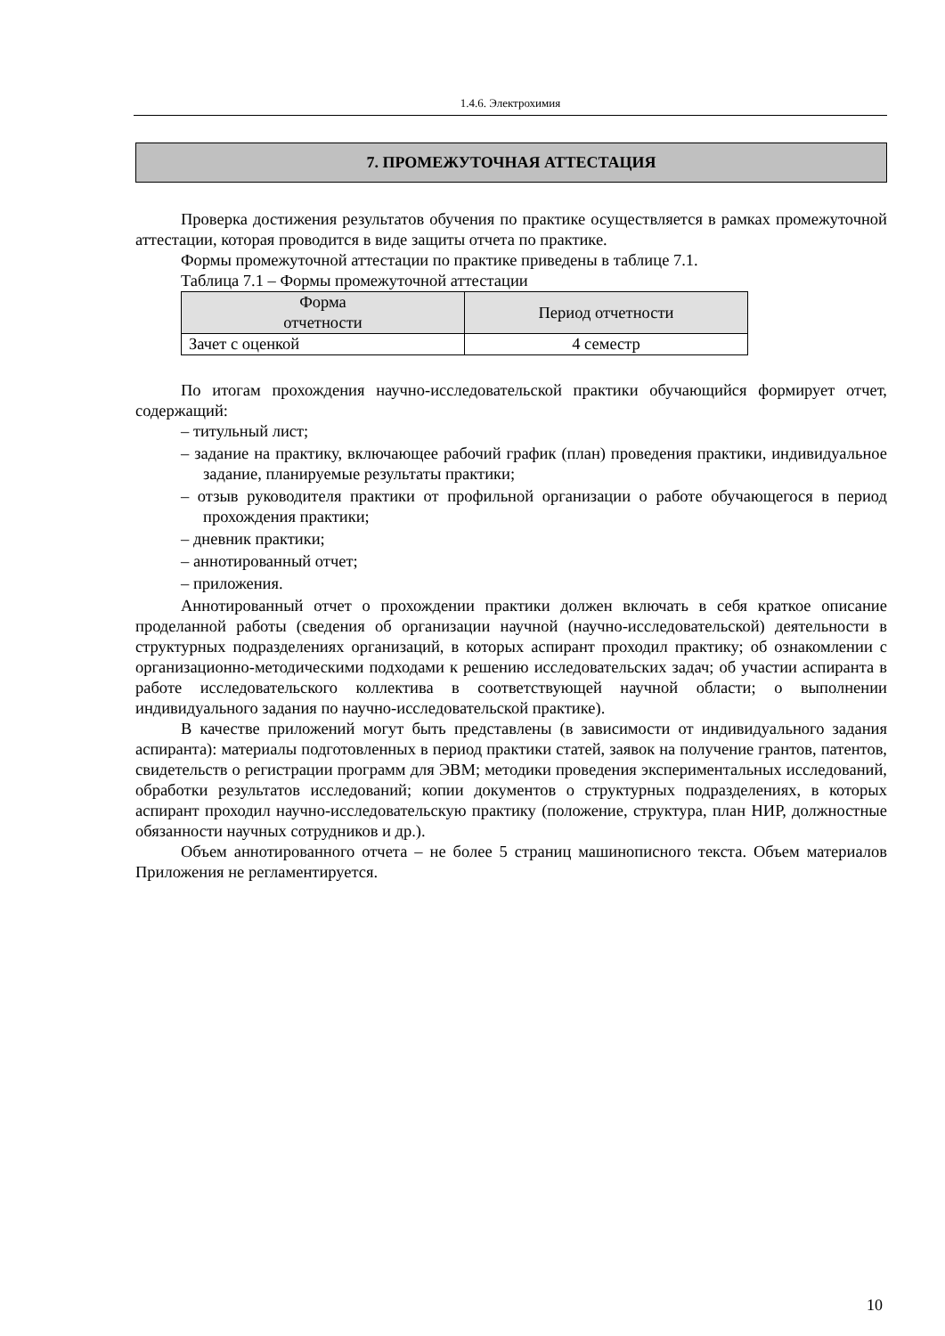1.4.6. Электрохимия
7. ПРОМЕЖУТОЧНАЯ АТТЕСТАЦИЯ
Проверка достижения результатов обучения по практике осуществляется в рамках промежуточной аттестации, которая проводится в виде защиты отчета по практике.
Формы промежуточной аттестации по практике приведены в таблице 7.1.
Таблица 7.1 – Формы промежуточной аттестации
| Форма отчетности | Период отчетности |
| --- | --- |
| Зачет с оценкой | 4 семестр |
По итогам прохождения научно-исследовательской практики обучающийся формирует отчет, содержащий:
– титульный лист;
– задание на практику, включающее рабочий график (план) проведения практики, индивидуальное задание, планируемые результаты практики;
– отзыв руководителя практики от профильной организации о работе обучающегося в период прохождения практики;
– дневник практики;
– аннотированный отчет;
– приложения.
Аннотированный отчет о прохождении практики должен включать в себя краткое описание проделанной работы (сведения об организации научной (научно-исследовательской) деятельности в структурных подразделениях организаций, в которых аспирант проходил практику; об ознакомлении с организационно-методическими подходами к решению исследовательских задач; об участии аспиранта в работе исследовательского коллектива в соответствующей научной области; о выполнении индивидуального задания по научно-исследовательской практике).
В качестве приложений могут быть представлены (в зависимости от индивидуального задания аспиранта): материалы подготовленных в период практики статей, заявок на получение грантов, патентов, свидетельств о регистрации программ для ЭВМ; методики проведения экспериментальных исследований, обработки результатов исследований; копии документов о структурных подразделениях, в которых аспирант проходил научно-исследовательскую практику (положение, структура, план НИР, должностные обязанности научных сотрудников и др.).
Объем аннотированного отчета – не более 5 страниц машинописного текста. Объем материалов Приложения не регламентируется.
10